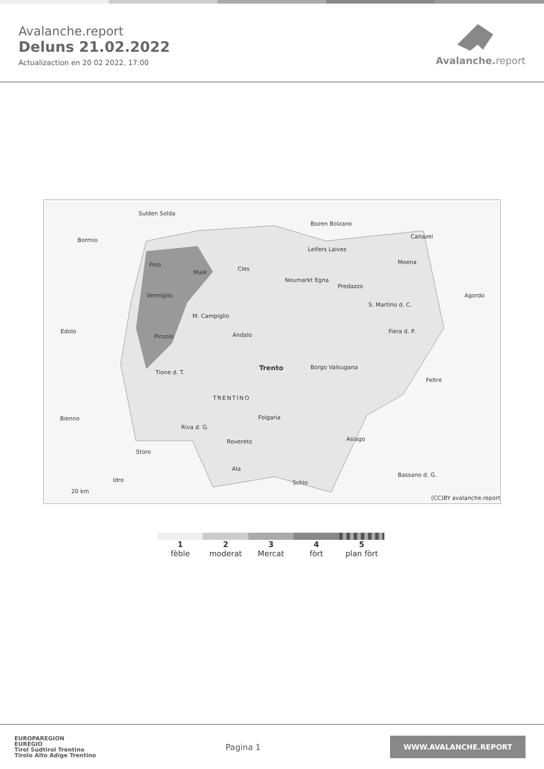Avalanche.report
Deluns 21.02.2022
Actualizaction en 20 02 2022, 17:00
Avalanche. report
Sulden Solda
Bormio
Bozen Bolzano
Leifers Laives
Canazei
Moena Peio
Malè
Cles
Neumarkt Egna
Predazzo
Agordo Vermiglio
S. Martino d. C.
M. Campiglio
Edolo
Pinzolo Andalo
Fiera d. P.
Trento Borgo Valsugana
Tione d. T.
Feltre
TRENTINO
Folgaria Bienno
Riva d. G.
Rovereto Asiago
Storo
Bassano d. G.
Ala
Idro Schio
20 km
(CC)BY avalanche.report
1
fèble
2
moderat
3
Mercat
4
fòrt
5
plan fòrt
EUROPAREGION
EUREGIO
Tirol Südtirol Trentino
Tirolo Alto Adige Trentino
Pagina 1
WWW.AVALANCHE.REPORT